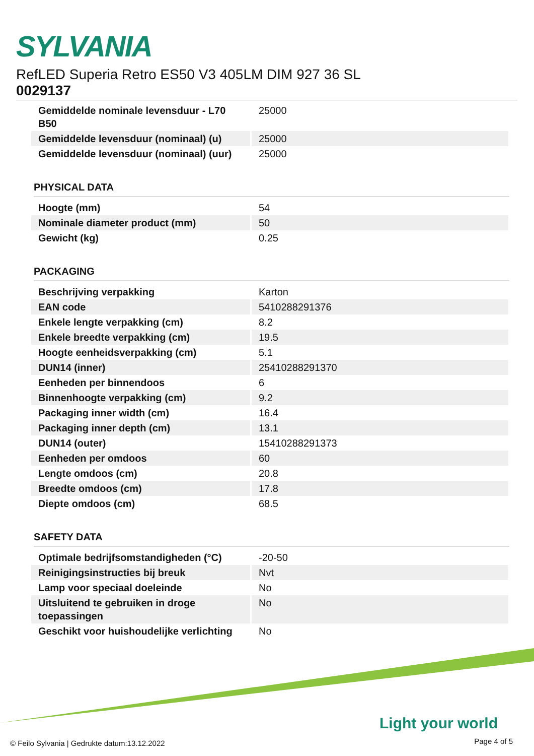SYLVANIA
RefLED Superia Retro ES50 V3 405LM DIM 927 36 SL
0029137
| Gemiddelde nominale levensduur - L70 B50 | 25000 |
| Gemiddelde levensduur (nominaal) (u) | 25000 |
| Gemiddelde levensduur (nominaal) (uur) | 25000 |
PHYSICAL DATA
| Hoogte (mm) | 54 |
| Nominale diameter product (mm) | 50 |
| Gewicht (kg) | 0.25 |
PACKAGING
| Beschrijving verpakking | Karton |
| EAN code | 5410288291376 |
| Enkele lengte verpakking (cm) | 8.2 |
| Enkele breedte verpakking (cm) | 19.5 |
| Hoogte eenheidsverpakking (cm) | 5.1 |
| DUN14 (inner) | 25410288291370 |
| Eenheden per binnendoos | 6 |
| Binnenhoogte verpakking (cm) | 9.2 |
| Packaging inner width (cm) | 16.4 |
| Packaging inner depth (cm) | 13.1 |
| DUN14 (outer) | 15410288291373 |
| Eenheden per omdoos | 60 |
| Lengte omdoos (cm) | 20.8 |
| Breedte omdoos (cm) | 17.8 |
| Diepte omdoos (cm) | 68.5 |
SAFETY DATA
| Optimale bedrijfsomstandigheden (°C) | -20-50 |
| Reinigingsinstructies bij breuk | Nvt |
| Lamp voor speciaal doeleinde | No |
| Uitsluitend te gebruiken in droge toepassingen | No |
| Geschikt voor huishoudelijke verlichting | No |
Light your world
© Feilo Sylvania | Gedrukte datum:13.12.2022
Page 4 of 5